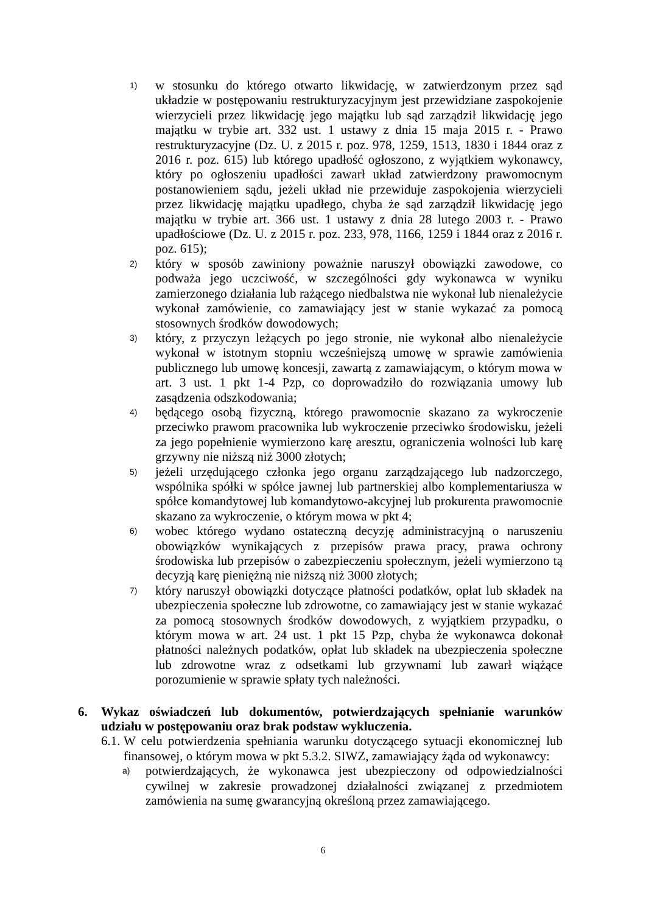1)
w stosunku do którego otwarto likwidację, w zatwierdzonym przez sąd układzie w postępowaniu restrukturyzacyjnym jest przewidziane zaspokojenie wierzycieli przez likwidację jego majątku lub sąd zarządził likwidację jego majątku w trybie art. 332 ust. 1 ustawy z dnia 15 maja 2015 r. - Prawo restrukturyzacyjne (Dz. U. z 2015 r. poz. 978, 1259, 1513, 1830 i 1844 oraz z 2016 r. poz. 615) lub którego upadłość ogłoszono, z wyjątkiem wykonawcy, który po ogłoszeniu upadłości zawarł układ zatwierdzony prawomocnym postanowieniem sądu, jeżeli układ nie przewiduje zaspokojenia wierzycieli przez likwidację majątku upadłego, chyba że sąd zarządził likwidację jego majątku w trybie art. 366 ust. 1 ustawy z dnia 28 lutego 2003 r. - Prawo upadłościowe (Dz. U. z 2015 r. poz. 233, 978, 1166, 1259 i 1844 oraz z 2016 r. poz. 615);
2)
który w sposób zawiniony poważnie naruszył obowiązki zawodowe, co podważa jego uczciwość, w szczególności gdy wykonawca w wyniku zamierzonego działania lub rażącego niedbalstwa nie wykonał lub nienależycie wykonał zamówienie, co zamawiający jest w stanie wykazać za pomocą stosownych środków dowodowych;
3)
który, z przyczyn leżących po jego stronie, nie wykonał albo nienależycie wykonał w istotnym stopniu wcześniejszą umowę w sprawie zamówienia publicznego lub umowę koncesji, zawartą z zamawiającym, o którym mowa w art. 3 ust. 1 pkt 1-4 Pzp, co doprowadziło do rozwiązania umowy lub zasądzenia odszkodowania;
4)
będącego osobą fizyczną, którego prawomocnie skazano za wykroczenie przeciwko prawom pracownika lub wykroczenie przeciwko środowisku, jeżeli za jego popełnienie wymierzono karę aresztu, ograniczenia wolności lub karę grzywny nie niższą niż 3000 złotych;
5)
jeżeli urzędującego członka jego organu zarządzającego lub nadzorczego, wspólnika spółki w spółce jawnej lub partnerskiej albo komplementariusza w spółce komandytowej lub komandytowo-akcyjnej lub prokurenta prawomocnie skazano za wykroczenie, o którym mowa w pkt 4;
6)
wobec którego wydano ostateczną decyzję administracyjną o naruszeniu obowiązków wynikających z przepisów prawa pracy, prawa ochrony środowiska lub przepisów o zabezpieczeniu społecznym, jeżeli wymierzono tą decyzją karę pieniężną nie niższą niż 3000 złotych;
7)
który naruszył obowiązki dotyczące płatności podatków, opłat lub składek na ubezpieczenia społeczne lub zdrowotne, co zamawiający jest w stanie wykazać za pomocą stosownych środków dowodowych, z wyjątkiem przypadku, o którym mowa w art. 24 ust. 1 pkt 15 Pzp, chyba że wykonawca dokonał płatności należnych podatków, opłat lub składek na ubezpieczenia społeczne lub zdrowotne wraz z odsetkami lub grzywnami lub zawarł wiążące porozumienie w sprawie spłaty tych należności.
6. Wykaz oświadczeń lub dokumentów, potwierdzających spełnianie warunków udziału w postępowaniu oraz brak podstaw wykluczenia.
6.1. W celu potwierdzenia spełniania warunku dotyczącego sytuacji ekonomicznej lub finansowej, o którym mowa w pkt 5.3.2. SIWZ, zamawiający żąda od wykonawcy:
a) potwierdzających, że wykonawca jest ubezpieczony od odpowiedzialności cywilnej w zakresie prowadzonej działalności związanej z przedmiotem zamówienia na sumę gwarancyjną określoną przez zamawiającego.
6